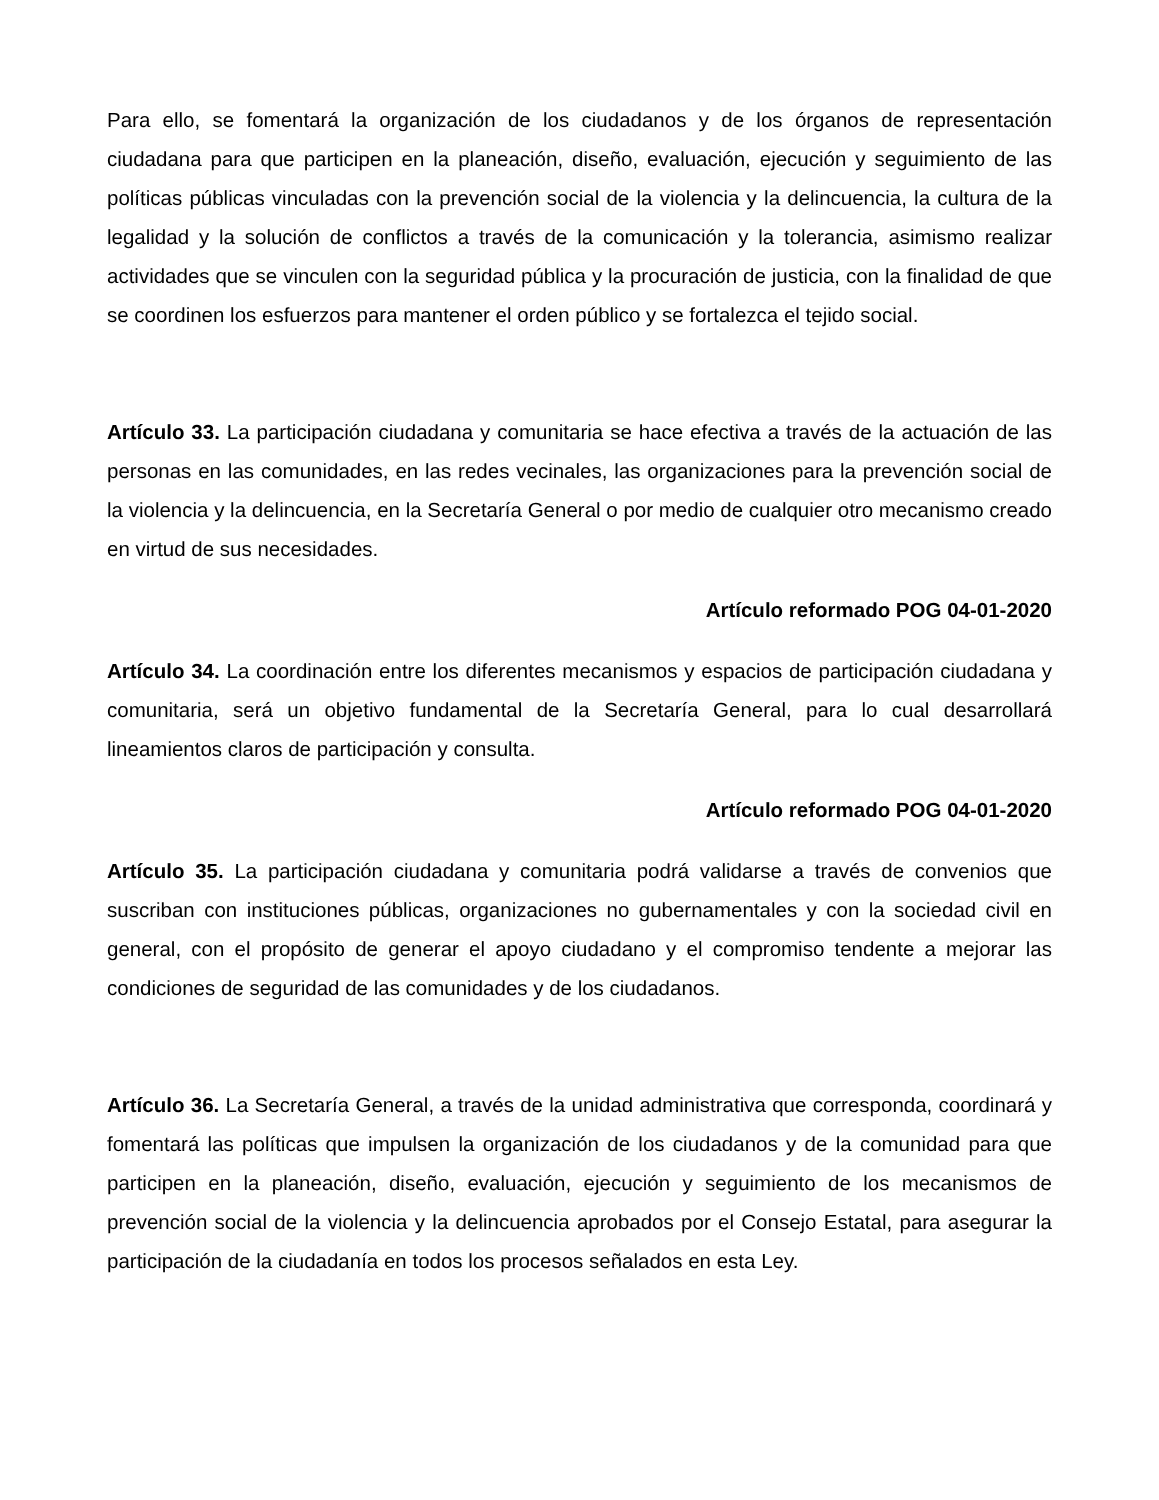Para ello, se fomentará la organización de los ciudadanos y de los órganos de representación ciudadana para que participen en la planeación, diseño, evaluación, ejecución y seguimiento de las políticas públicas vinculadas con la prevención social de la violencia y la delincuencia, la cultura de la legalidad y la solución de conflictos a través de la comunicación y la tolerancia, asimismo realizar actividades que se vinculen con la seguridad pública y la procuración de justicia, con la finalidad de que se coordinen los esfuerzos para mantener el orden público y se fortalezca el tejido social.
Artículo 33. La participación ciudadana y comunitaria se hace efectiva a través de la actuación de las personas en las comunidades, en las redes vecinales, las organizaciones para la prevención social de la violencia y la delincuencia, en la Secretaría General o por medio de cualquier otro mecanismo creado en virtud de sus necesidades.
Artículo reformado POG 04-01-2020
Artículo 34. La coordinación entre los diferentes mecanismos y espacios de participación ciudadana y comunitaria, será un objetivo fundamental de la Secretaría General, para lo cual desarrollará lineamientos claros de participación y consulta.
Artículo reformado POG 04-01-2020
Artículo 35. La participación ciudadana y comunitaria podrá validarse a través de convenios que suscriban con instituciones públicas, organizaciones no gubernamentales y con la sociedad civil en general, con el propósito de generar el apoyo ciudadano y el compromiso tendente a mejorar las condiciones de seguridad de las comunidades y de los ciudadanos.
Artículo 36. La Secretaría General, a través de la unidad administrativa que corresponda, coordinará y fomentará las políticas que impulsen la organización de los ciudadanos y de la comunidad para que participen en la planeación, diseño, evaluación, ejecución y seguimiento de los mecanismos de prevención social de la violencia y la delincuencia aprobados por el Consejo Estatal, para asegurar la participación de la ciudadanía en todos los procesos señalados en esta Ley.